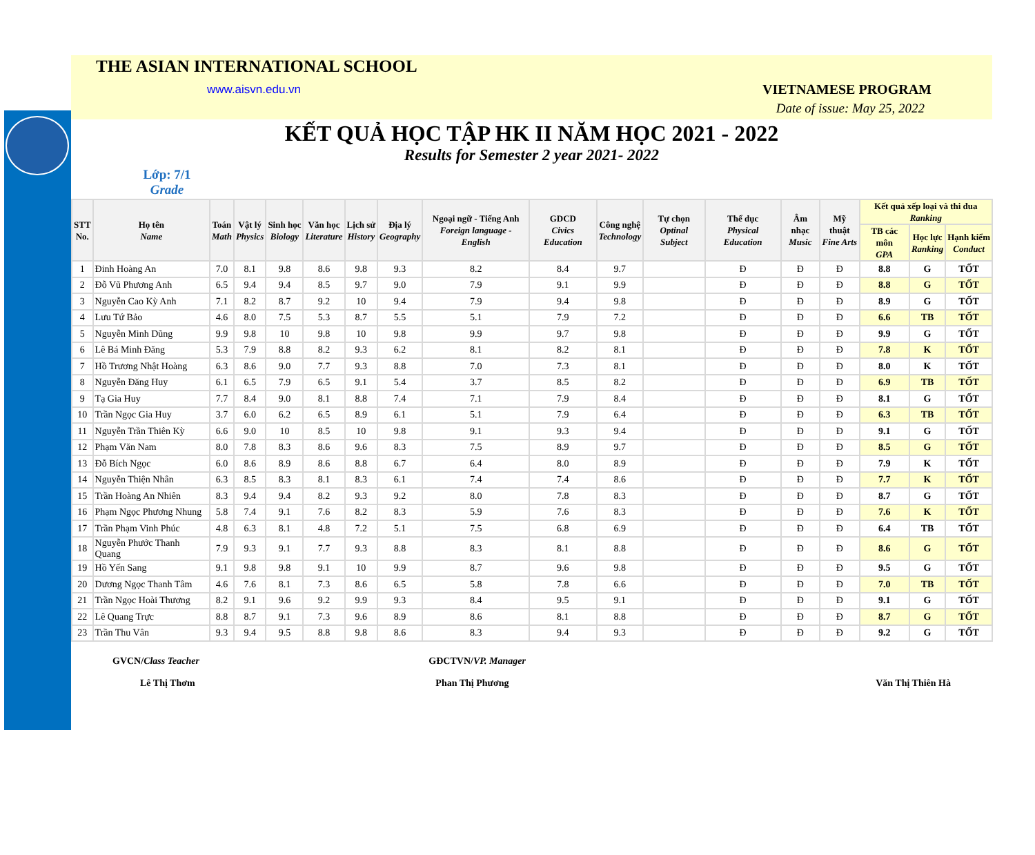THE ASIAN INTERNATIONAL SCHOOL
www.aisvn.edu.vn VIETNAMESE PROGRAM
Date of issue: May 25, 2022
KẾT QUẢ HỌC TẬP HK II NĂM HỌC 2021 - 2022
Results for Semester 2 year 2021- 2022
Lớp: 7/1
Grade
| STT No. | Họ tên Name | Toán Math | Vật lý Physics | Sinh học Biology | Văn học Literature | Lịch sử History | Địa lý Geography | Ngoại ngữ - Tiếng Anh Foreign language - English | GDCD Civics Education | Công nghệ Technology | Tự chọn Optinal Subject | Thể dục Physical Education | Âm nhạc Music | Mỹ thuật Fine Arts | Kết quả xếp loại và thi đua Ranking | | |
| --- | --- | --- | --- | --- | --- | --- | --- | --- | --- | --- | --- | --- | --- | --- | --- | --- | --- |
| | | | | | | | | | | | | | | | TB các môn GPA | Học lực Ranking | Hạnh kiểm Conduct |
| 1 | Đinh Hoàng An | 7.0 | 8.1 | 9.8 | 8.6 | 9.8 | 9.3 | 8.2 | 8.4 | 9.7 | | Đ | Đ | Đ | 8.8 | G | TỐT |
| 2 | Đỗ Vũ Phương Anh | 6.5 | 9.4 | 9.4 | 8.5 | 9.7 | 9.0 | 7.9 | 9.1 | 9.9 | | Đ | Đ | Đ | 8.8 | G | TỐT |
| 3 | Nguyễn Cao Kỳ Anh | 7.1 | 8.2 | 8.7 | 9.2 | 10 | 9.4 | 7.9 | 9.4 | 9.8 | | Đ | Đ | Đ | 8.9 | G | TỐT |
| 4 | Lưu Tứ Bảo | 4.6 | 8.0 | 7.5 | 5.3 | 8.7 | 5.5 | 5.1 | 7.9 | 7.2 | | Đ | Đ | Đ | 6.6 | TB | TỐT |
| 5 | Nguyễn Minh Dũng | 9.9 | 9.8 | 10 | 9.8 | 10 | 9.8 | 9.9 | 9.7 | 9.8 | | Đ | Đ | Đ | 9.9 | G | TỐT |
| 6 | Lê Bá Minh Đăng | 5.3 | 7.9 | 8.8 | 8.2 | 9.3 | 6.2 | 8.1 | 8.2 | 8.1 | | Đ | Đ | Đ | 7.8 | K | TỐT |
| 7 | Hồ Trương Nhật Hoàng | 6.3 | 8.6 | 9.0 | 7.7 | 9.3 | 8.8 | 7.0 | 7.3 | 8.1 | | Đ | Đ | Đ | 8.0 | K | TỐT |
| 8 | Nguyễn Đăng Huy | 6.1 | 6.5 | 7.9 | 6.5 | 9.1 | 5.4 | 3.7 | 8.5 | 8.2 | | Đ | Đ | Đ | 6.9 | TB | TỐT |
| 9 | Tạ Gia Huy | 7.7 | 8.4 | 9.0 | 8.1 | 8.8 | 7.4 | 7.1 | 7.9 | 8.4 | | Đ | Đ | Đ | 8.1 | G | TỐT |
| 10 | Trần Ngọc Gia Huy | 3.7 | 6.0 | 6.2 | 6.5 | 8.9 | 6.1 | 5.1 | 7.9 | 6.4 | | Đ | Đ | Đ | 6.3 | TB | TỐT |
| 11 | Nguyễn Trần Thiên Kỳ | 6.6 | 9.0 | 10 | 8.5 | 10 | 9.8 | 9.1 | 9.3 | 9.4 | | Đ | Đ | Đ | 9.1 | G | TỐT |
| 12 | Phạm Văn Nam | 8.0 | 7.8 | 8.3 | 8.6 | 9.6 | 8.3 | 7.5 | 8.9 | 9.7 | | Đ | Đ | Đ | 8.5 | G | TỐT |
| 13 | Đỗ Bích Ngọc | 6.0 | 8.6 | 8.9 | 8.6 | 8.8 | 6.7 | 6.4 | 8.0 | 8.9 | | Đ | Đ | Đ | 7.9 | K | TỐT |
| 14 | Nguyễn Thiện Nhân | 6.3 | 8.5 | 8.3 | 8.1 | 8.3 | 6.1 | 7.4 | 7.4 | 8.6 | | Đ | Đ | Đ | 7.7 | K | TỐT |
| 15 | Trần Hoàng An Nhiên | 8.3 | 9.4 | 9.4 | 8.2 | 9.3 | 9.2 | 8.0 | 7.8 | 8.3 | | Đ | Đ | Đ | 8.7 | G | TỐT |
| 16 | Phạm Ngọc Phương Nhung | 5.8 | 7.4 | 9.1 | 7.6 | 8.2 | 8.3 | 5.9 | 7.6 | 8.3 | | Đ | Đ | Đ | 7.6 | K | TỐT |
| 17 | Trần Phạm Vinh Phúc | 4.8 | 6.3 | 8.1 | 4.8 | 7.2 | 5.1 | 7.5 | 6.8 | 6.9 | | Đ | Đ | Đ | 6.4 | TB | TỐT |
| 18 | Nguyễn Phước Thanh Quang | 7.9 | 9.3 | 9.1 | 7.7 | 9.3 | 8.8 | 8.3 | 8.1 | 8.8 | | Đ | Đ | Đ | 8.6 | G | TỐT |
| 19 | Hồ Yến Sang | 9.1 | 9.8 | 9.8 | 9.1 | 10 | 9.9 | 8.7 | 9.6 | 9.8 | | Đ | Đ | Đ | 9.5 | G | TỐT |
| 20 | Dương Ngọc Thanh Tâm | 4.6 | 7.6 | 8.1 | 7.3 | 8.6 | 6.5 | 5.8 | 7.8 | 6.6 | | Đ | Đ | Đ | 7.0 | TB | TỐT |
| 21 | Trần Ngọc Hoài Thương | 8.2 | 9.1 | 9.6 | 9.2 | 9.9 | 9.3 | 8.4 | 9.5 | 9.1 | | Đ | Đ | Đ | 9.1 | G | TỐT |
| 22 | Lê Quang Trực | 8.8 | 8.7 | 9.1 | 7.3 | 9.6 | 8.9 | 8.6 | 8.1 | 8.8 | | Đ | Đ | Đ | 8.7 | G | TỐT |
| 23 | Trần Thu Vân | 9.3 | 9.4 | 9.5 | 8.8 | 9.8 | 8.6 | 8.3 | 9.4 | 9.3 | | Đ | Đ | Đ | 9.2 | G | TỐT |
GVCN/Class Teacher
Lê Thị Thơm
GĐCTVN/VP. Manager
Phan Thị Phương
Văn Thị Thiên Hà